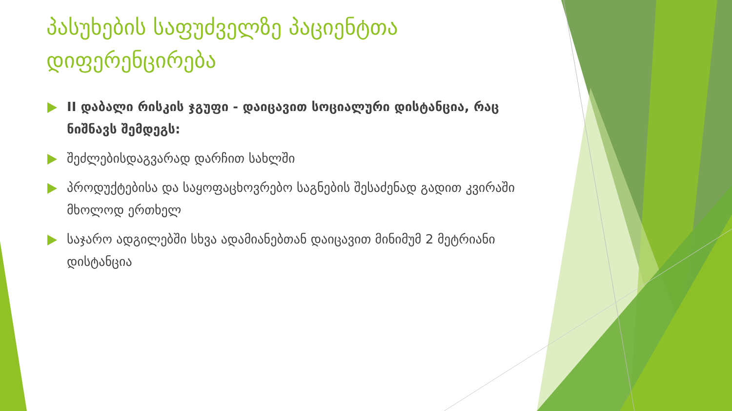პასუხების საფუძველზე პაციენტთა დიფერენცირება
II დაბალი რისკის ჯგუფი - დაიცავით სოციალური დისტანცია, რაც ნიშნავს შემდეგს:
შეძლებისდაგვარად დარჩით სახლში
პროდუქტებისა და საყოფაცხოვრებო საგნების შესაძენად გადით კვირაში მხოლოდ ერთხელ
საჯარო ადგილებში სხვა ადამიანებთან დაიცავით მინიმუმ 2 მეტრიანი დისტანცია